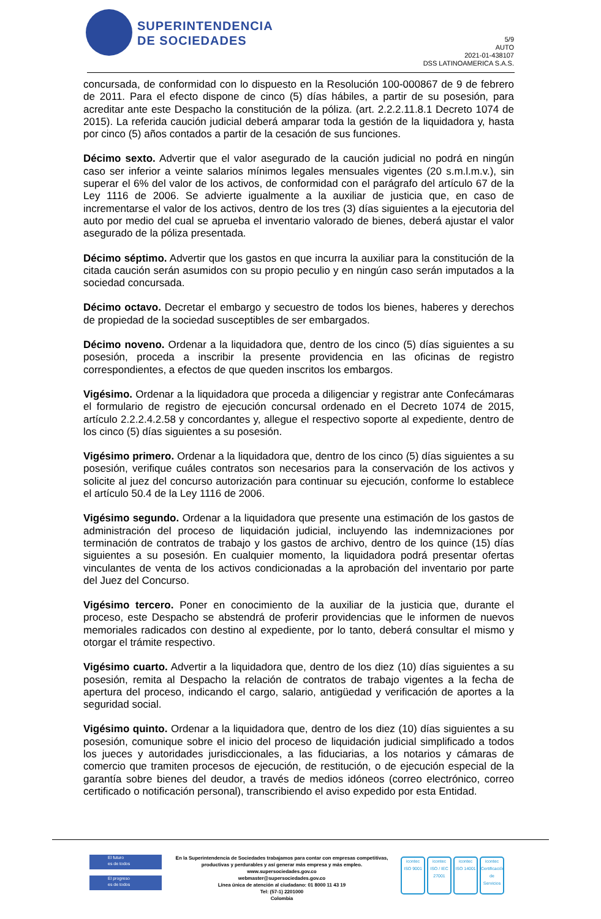SUPERINTENDENCIA
DE SOCIEDADES
5/9
AUTO
2021-01-438107
DSS LATINOAMERICA S.A.S.
concursada, de conformidad con lo dispuesto en la Resolución 100-000867 de 9 de febrero de 2011. Para el efecto dispone de cinco (5) días hábiles, a partir de su posesión, para acreditar ante este Despacho la constitución de la póliza. (art. 2.2.2.11.8.1 Decreto 1074 de 2015). La referida caución judicial deberá amparar toda la gestión de la liquidadora y, hasta por cinco (5) años contados a partir de la cesación de sus funciones.
Décimo sexto. Advertir que el valor asegurado de la caución judicial no podrá en ningún caso ser inferior a veinte salarios mínimos legales mensuales vigentes (20 s.m.l.m.v.), sin superar el 6% del valor de los activos, de conformidad con el parágrafo del artículo 67 de la Ley 1116 de 2006. Se advierte igualmente a la auxiliar de justicia que, en caso de incrementarse el valor de los activos, dentro de los tres (3) días siguientes a la ejecutoria del auto por medio del cual se aprueba el inventario valorado de bienes, deberá ajustar el valor asegurado de la póliza presentada.
Décimo séptimo. Advertir que los gastos en que incurra la auxiliar para la constitución de la citada caución serán asumidos con su propio peculio y en ningún caso serán imputados a la sociedad concursada.
Décimo octavo. Decretar el embargo y secuestro de todos los bienes, haberes y derechos de propiedad de la sociedad susceptibles de ser embargados.
Décimo noveno. Ordenar a la liquidadora que, dentro de los cinco (5) días siguientes a su posesión, proceda a inscribir la presente providencia en las oficinas de registro correspondientes, a efectos de que queden inscritos los embargos.
Vigésimo. Ordenar a la liquidadora que proceda a diligenciar y registrar ante Confecámaras el formulario de registro de ejecución concursal ordenado en el Decreto 1074 de 2015, artículo 2.2.2.4.2.58 y concordantes y, allegue el respectivo soporte al expediente, dentro de los cinco (5) días siguientes a su posesión.
Vigésimo primero. Ordenar a la liquidadora que, dentro de los cinco (5) días siguientes a su posesión, verifique cuáles contratos son necesarios para la conservación de los activos y solicite al juez del concurso autorización para continuar su ejecución, conforme lo establece el artículo 50.4 de la Ley 1116 de 2006.
Vigésimo segundo. Ordenar a la liquidadora que presente una estimación de los gastos de administración del proceso de liquidación judicial, incluyendo las indemnizaciones por terminación de contratos de trabajo y los gastos de archivo, dentro de los quince (15) días siguientes a su posesión. En cualquier momento, la liquidadora podrá presentar ofertas vinculantes de venta de los activos condicionadas a la aprobación del inventario por parte del Juez del Concurso.
Vigésimo tercero. Poner en conocimiento de la auxiliar de la justicia que, durante el proceso, este Despacho se abstendrá de proferir providencias que le informen de nuevos memoriales radicados con destino al expediente, por lo tanto, deberá consultar el mismo y otorgar el trámite respectivo.
Vigésimo cuarto. Advertir a la liquidadora que, dentro de los diez (10) días siguientes a su posesión, remita al Despacho la relación de contratos de trabajo vigentes a la fecha de apertura del proceso, indicando el cargo, salario, antigüedad y verificación de aportes a la seguridad social.
Vigésimo quinto. Ordenar a la liquidadora que, dentro de los diez (10) días siguientes a su posesión, comunique sobre el inicio del proceso de liquidación judicial simplificado a todos los jueces y autoridades jurisdiccionales, a las fiduciarias, a los notarios y cámaras de comercio que tramiten procesos de ejecución, de restitución, o de ejecución especial de la garantía sobre bienes del deudor, a través de medios idóneos (correo electrónico, correo certificado o notificación personal), transcribiendo el aviso expedido por esta Entidad.
El futuro
es de todos
El progreso
es de todos
En la Superintendencia de Sociedades trabajamos para contar con empresas competitivas, productivas y perdurables y así generar más empresa y más empleo.
www.supersociedades.gov.co
webmaster@supersociedades.gov.co
Línea única de atención al ciudadano: 01 8000 11 43 19
Tel: (57-1) 2201000
Colombia
icontec
ISO 9001
icontec
ISO / IEC 27001
icontec
ISO 14001
icontec
Certificación de Servicios